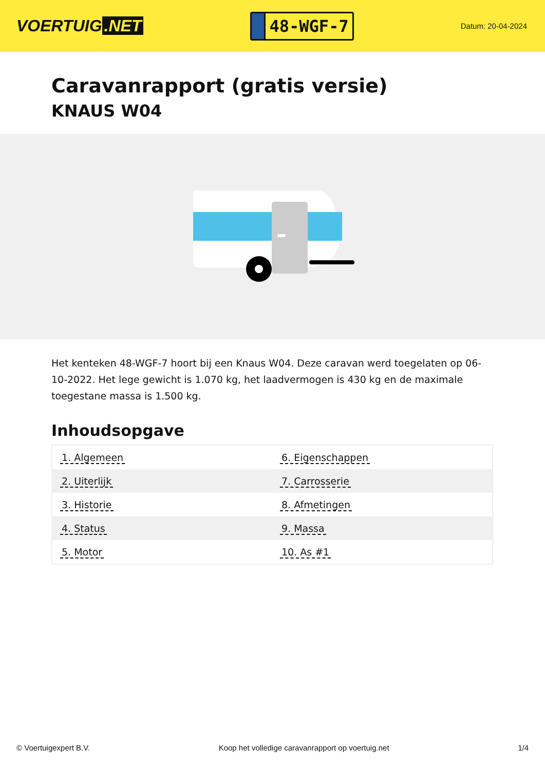VOERTUIG.NET
48-WGF-7
Datum: 20-04-2024
Caravanrapport (gratis versie)
KNAUS W04
Het kenteken 48-WGF-7 hoort bij een Knaus W04. Deze caravan werd toegelaten op 06-10-2022. Het lege gewicht is 1.070 kg, het laadvermogen is 430 kg en de maximale toegestane massa is 1.500 kg.
Inhoudsopgave
| 1. Algemeen | 6. Eigenschappen |
| 2. Uiterlijk | 7. Carrosserie |
| 3. Historie | 8. Afmetingen |
| 4. Status | 9. Massa |
| 5. Motor | 10. As #1 |
© Voertuigexpert B.V. Koop het volledige caravanrapport op voertuig.net 1/4